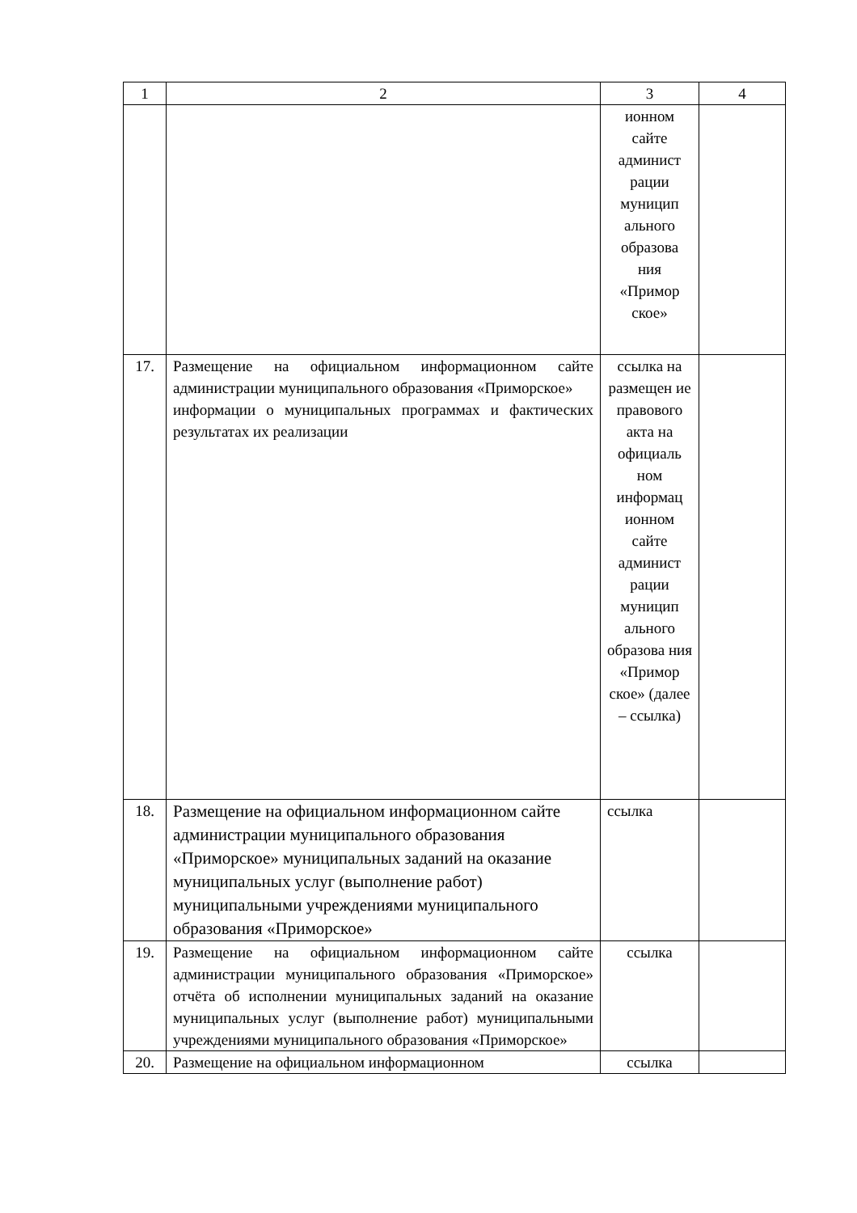| 1 | 2 | 3 | 4 |
| | | ионном сайте админист рации муницип ального образова ния «Примор ское» | |
| 17. | Размещение на официальном информационном сайте администрации муниципального образования «Приморское» информации о муниципальных программах и фактических результатах их реализации | ссылка на размещен ие правового акта на официаль ном информац ионном сайте админист рации муницип ального образова ния «Примор ское» (далее – ссылка) | |
| 18. | Размещение на официальном информационном сайте администрации муниципального образования «Приморское» муниципальных заданий на оказание муниципальных услуг (выполнение работ) муниципальными учреждениями муниципального образования «Приморское» | ссылка | |
| 19. | Размещение на официальном информационном сайте администрации муниципального образования «Приморское» отчёта об исполнении муниципальных заданий на оказание муниципальных услуг (выполнение работ) муниципальными учреждениями муниципального образования «Приморское» | ссылка | |
| 20. | Размещение на официальном информационном | ссылка | |